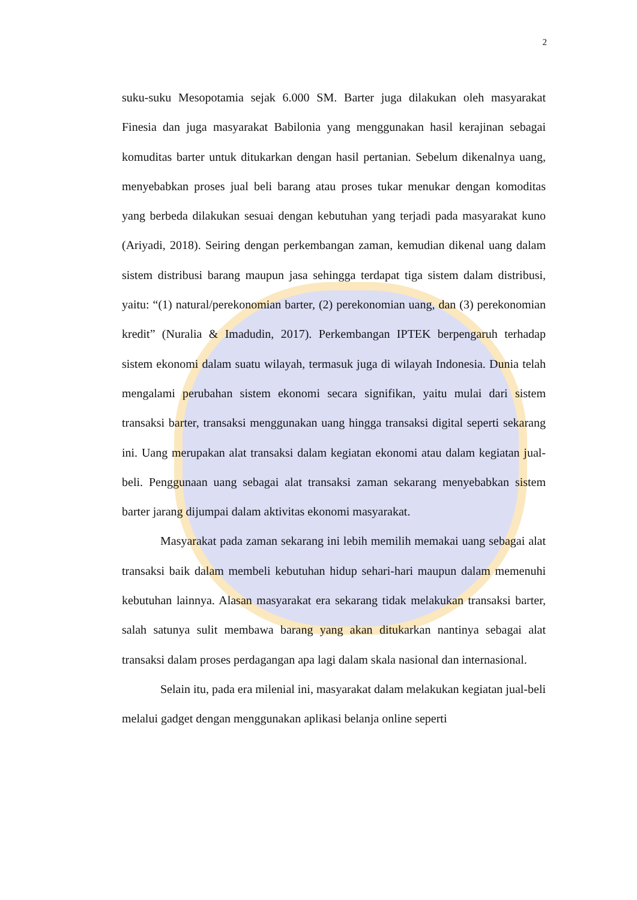2
suku-suku Mesopotamia sejak 6.000 SM. Barter juga dilakukan oleh masyarakat Finesia dan juga masyarakat Babilonia yang menggunakan hasil kerajinan sebagai komuditas barter untuk ditukarkan dengan hasil pertanian. Sebelum dikenalnya uang, menyebabkan proses jual beli barang atau proses tukar menukar dengan komoditas yang berbeda dilakukan sesuai dengan kebutuhan yang terjadi pada masyarakat kuno (Ariyadi, 2018). Seiring dengan perkembangan zaman, kemudian dikenal uang dalam sistem distribusi barang maupun jasa sehingga terdapat tiga sistem dalam distribusi, yaitu: “(1) natural/perekonomian barter, (2) perekonomian uang, dan (3) perekonomian kredit” (Nuralia & Imadudin, 2017). Perkembangan IPTEK berpengaruh terhadap sistem ekonomi dalam suatu wilayah, termasuk juga di wilayah Indonesia. Dunia telah mengalami perubahan sistem ekonomi secara signifikan, yaitu mulai dari sistem transaksi barter, transaksi menggunakan uang hingga transaksi digital seperti sekarang ini. Uang merupakan alat transaksi dalam kegiatan ekonomi atau dalam kegiatan jual-beli. Penggunaan uang sebagai alat transaksi zaman sekarang menyebabkan sistem barter jarang dijumpai dalam aktivitas ekonomi masyarakat.
Masyarakat pada zaman sekarang ini lebih memilih memakai uang sebagai alat transaksi baik dalam membeli kebutuhan hidup sehari-hari maupun dalam memenuhi kebutuhan lainnya. Alasan masyarakat era sekarang tidak melakukan transaksi barter, salah satunya sulit membawa barang yang akan ditukarkan nantinya sebagai alat transaksi dalam proses perdagangan apa lagi dalam skala nasional dan internasional.
Selain itu, pada era milenial ini, masyarakat dalam melakukan kegiatan jual-beli melalui gadget dengan menggunakan aplikasi belanja online seperti